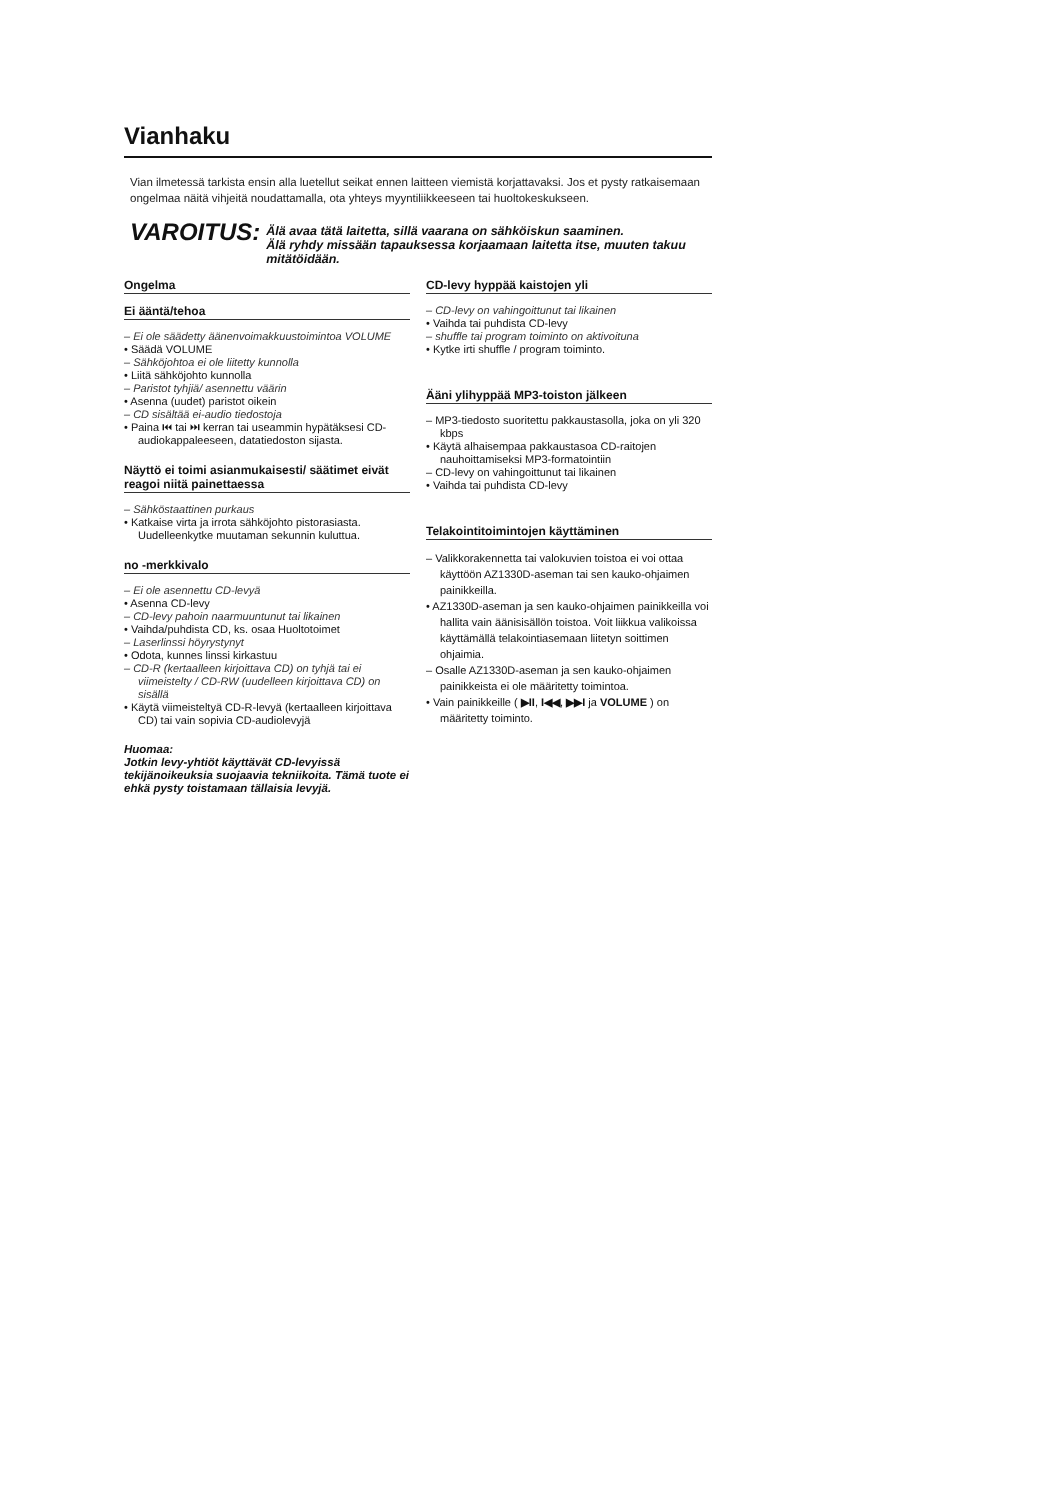Vianhaku
Vian ilmetessä tarkista ensin alla luetellut seikat ennen laitteen viemistä korjattavaksi. Jos et pysty ratkaisemaan ongelmaa näitä vihjeitä noudattamalla, ota yhteys myyntiliikkeeseen tai huoltokeskukseen.
VAROITUS:
Älä avaa tätä laitetta, sillä vaarana on sähköiskun saaminen.
Älä ryhdy missään tapauksessa korjaamaan laitetta itse, muuten takuu mitätöidään.
Ongelma
Ei ääntä/tehoa
– Ei ole säädetty äänenvoimakkuustoimintoa VOLUME
• Säädä VOLUME
– Sähköjohtoa ei ole liitetty kunnolla
• Liitä sähköjohto kunnolla
– Paristot tyhjiä/ asennettu väärin
• Asenna (uudet) paristot oikein
– CD sisältää ei-audio tiedostoja
• Paina ⏮ tai ⏭ kerran tai useammin hypätäksesi CD-audiokappaleeseen, datatiedoston sijasta.
Näyttö ei toimi asianmukaisesti/ säätimet eivät reagoi niitä painettaessa
– Sähköstaattinen purkaus
• Katkaise virta ja irrota sähköjohto pistorasiasta. Uudelleenkytke muutaman sekunnin kuluttua.
no -merkkivalo
– Ei ole asennettu CD-levyä
• Asenna CD-levy
– CD-levy pahoin naarmuuntunut tai likainen
• Vaihda/puhdista CD, ks. osaa Huoltotoimet
– Laserlinssi höyrystynyt
• Odota, kunnes linssi kirkastuu
– CD-R (kertaalleen kirjoittava CD) on tyhjä tai ei viimeistelty / CD-RW (uudelleen kirjoittava CD) on sisällä
• Käytä viimeisteltyä CD-R-levyä (kertaalleen kirjoittava CD) tai vain sopivia CD-audiolevyjä
Huomaa:
Jotkin levy-yhtiöt käyttävät CD-levyissä tekijänoikeuksia suojaavia tekniikoita. Tämä tuote ei ehkä pysty toistamaan tällaisia levyjä.
CD-levy hyppää kaistojen yli
– CD-levy on vahingoittunut tai likainen
• Vaihda tai puhdista CD-levy
– shuffle tai program toiminto on aktivoituna
• Kytke irti shuffle / program toiminto.
Ääni ylihyppää MP3-toiston jälkeen
– MP3-tiedosto suoritettu pakkaustasolla, joka on yli 320 kbps
• Käytä alhaisempaa pakkaustasoa CD-raitojen nauhoittamiseksi MP3-formatointiin
– CD-levy on vahingoittunut tai likainen
• Vaihda tai puhdista CD-levy
Telakointitoimintojen käyttäminen
– Valikkorakennetta tai valokuvien toistoa ei voi ottaa käyttöön AZ1330D-aseman tai sen kauko-ohjaimen painikkeilla.
• AZ1330D-aseman ja sen kauko-ohjaimen painikkeilla voi hallita vain äänisisällön toistoa. Voit liikkua valikoissa käyttämällä telakointiasemaan liitetyn soittimen ohjaimia.
– Osalle AZ1330D-aseman ja sen kauko-ohjaimen painikkeista ei ole määritetty toimintoa.
• Vain painikkeille ( ▶II, I◀◀, ▶▶I ja VOLUME ) on määritetty toiminto.